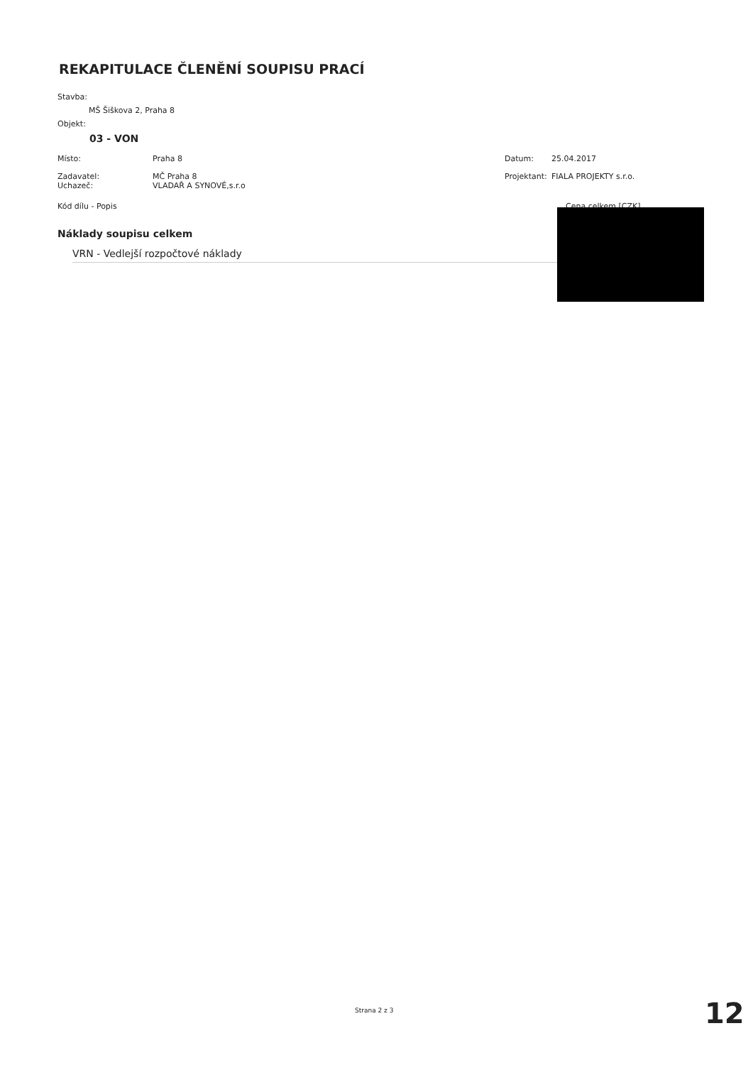REKAPITULACE ČLENĚNÍ SOUPISU PRACÍ
Stavba:
MŠ Šiškova 2, Praha 8
Objekt:
03 - VON
Místo: Praha 8 Datum: 25.04.2017
Zadavatel: MČ Praha 8 Projektant: FIALA PROJEKTY s.r.o.
Uchazeč: VLADAŘ A SYNOVÉ,s.r.o
Kód dílu - Popis Cena celkem [CZK]
Náklady soupisu celkem
VRN - Vedlejší rozpočtové náklady
Strana 2 z 3 12